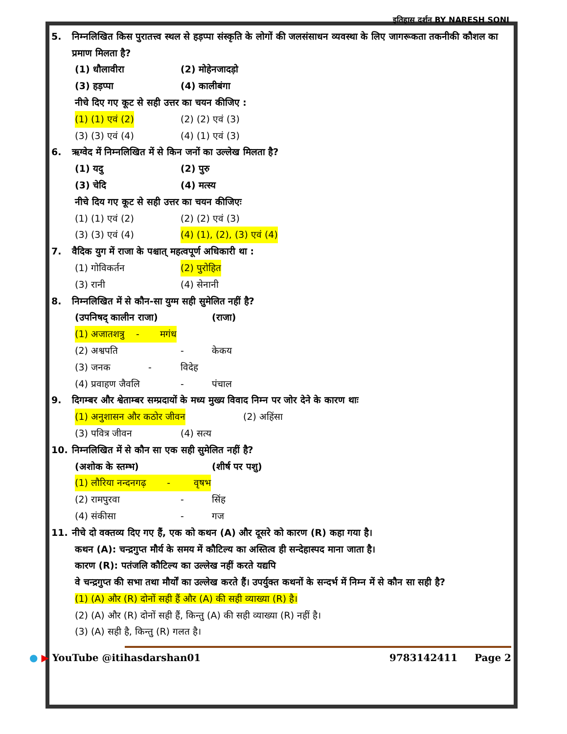इतिहास दर्शन BY NARESH SONI
5. निम्नलिखित किस पुरातत्त्व स्थल से हड़प्पा संस्कृति के लोगों की जलसंसाधन व्यवस्था के लिए जागरूकता तकनीकी कौशल का प्रमाण मिलता है?
(1) धौलावीरा (2) मोहेनजादड़ो
(3) हड़प्पा (4) कालीबंगा
नीचे दिए गए कूट से सही उत्तर का चयन कीजिए :
(1) (1) एवं (2) (2) (2) एवं (3)
(3) (3) एवं (4) (4) (1) एवं (3)
6. ऋग्वेद में निम्नलिखित में से किन जनों का उल्लेख मिलता है?
(1) यदु (2) पुरु
(3) चेदि (4) मत्स्य
नीचे दिय गए कूट से सही उत्तर का चयन कीजिएः
(1) (1) एवं (2) (2) (2) एवं (3)
(3) (3) एवं (4) (4) (1), (2), (3) एवं (4)
7. वैदिक युग में राजा के पश्चात् महत्वपूर्ण अधिकारी था :
(1) गोविकर्तन (2) पुरोहित
(3) रानी (4) सेनानी
8. निम्नलिखित में से कौन-सा युग्म सही सुमेलित नहीं है?
(उपनिषद् कालीन राजा) (राजा)
(1) अजातशत्रु - मगंध
(2) अश्वपति - केकय
(3) जनक - विदेह
(4) प्रवाहण जैवलि - पंचाल
9. दिगम्बर और श्वेताम्बर सम्प्रदायों के मध्य मुख्य विवाद निम्न पर जोर देने के कारण थाः
(1) अनुशासन और कठोर जीवन (2) अहिंसा
(3) पवित्र जीवन (4) सत्य
10. निम्नलिखित में से कौन सा एक सही सुमेलित नहीं है?
(अशोक के स्तम्भ) (शीर्ष पर पशु)
(1) लौरिया नन्दनगढ़ - वृषभ
(2) रामपुरवा - सिंह
(4) संकीसा - गज
11. नीचे दो वक्तव्य दिए गए हैं, एक को कथन (A) और दूसरे को कारण (R) कहा गया है।
कथन (A): चन्द्रगुप्त मौर्य के समय में कौटिल्य का अस्तित्व ही सन्देहास्पद माना जाता है।
कारण (R): पतंजलि कौटिल्य का उल्लेख नहीं करते यद्यपि
वे चन्द्रगुप्त की सभा तथा मौर्यों का उल्लेख करते हैं। उपर्युक्त कथनों के सन्दर्भ में निम्न में से कौन सा सही है?
(1) (A) और (R) दोनों सही हैं और (A) की सही व्याख्या (R) है।
(2) (A) और (R) दोनों सही हैं, किन्तु (A) की सही व्याख्या (R) नहीं है।
(3) (A) सही है, किन्तु (R) गलत है।
● ▶ YouTube @itihasdarshan01 9783142411 Page 2